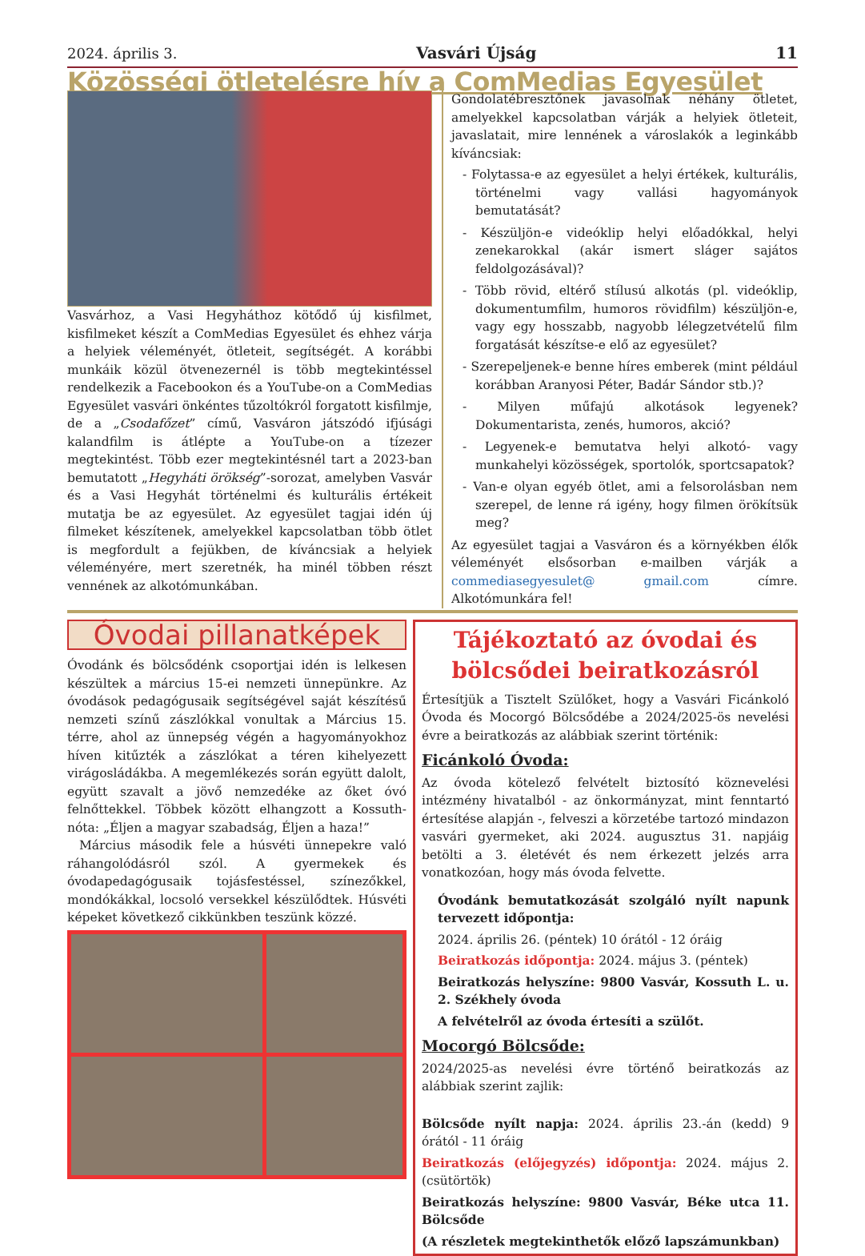2024. április 3. Vasvári Újság 11
Közösségi ötletelésre hív a ComMedias Egyesület
Vasvárhoz, a Vasi Hegyháthoz kötődő új kisfilmet, kisfilmeket készít a ComMedias Egyesület és ehhez várja a helyiek véleményét, ötleteit, segítségét. A korábbi munkáik közül ötvenezernél is több megtekintéssel rendelkezik a Facebookon és a YouTube-on a ComMedias Egyesület vasvári önkéntes tűzoltókról forgatott kisfilmje, de a „Csodafőzet” című, Vasváron játszódó ifjúsági kalandfilm is átlépte a YouTube-on a tízezer megtekintést. Több ezer megtekintésnél tart a 2023-ban bemutatott „Hegyháti örökség”-sorozat, amelyben Vasvár és a Vasi Hegyhát történelmi és kulturális értékeit mutatja be az egyesület. Az egyesület tagjai idén új filmeket készítenek, amelyekkel kapcsolatban több ötlet is megfordult a fejükben, de kíváncsiak a helyiek véleményére, mert szeretnék, ha minél többen részt vennének az alkotómunkában.
Gondolatébresztőnek javasolnak néhány ötletet, amelyekkel kapcsolatban várják a helyiek ötleteit, javaslatait, mire lennének a városlakók a leginkább kíváncsiak:
- Folytassa-e az egyesület a helyi értékek, kulturális, történelmi vagy vallási hagyományok bemutatását?
- Készüljön-e videóklip helyi előadókkal, helyi zenekarokkal (akár ismert sláger sajátos feldolgozásával)?
- Több rövid, eltérő stílusú alkotás (pl. videóklip, dokumentumfilm, humoros rövidfilm) készüljön-e, vagy egy hosszabb, nagyobb lélegzetvételű film forgatását készítse-e elő az egyesület?
- Szerepeljenek-e benne híres emberek (mint például korábban Aranyosi Péter, Badár Sándor stb.)?
- Milyen műfajú alkotások legyenek? Dokumentarista, zenés, humoros, akció?
- Legyenek-e bemutatva helyi alkotó- vagy munkahelyi közösségek, sportolók, sportcsapatok?
- Van-e olyan egyéb ötlet, ami a felsorolásban nem szerepel, de lenne rá igény, hogy filmen örökítsük meg?
Az egyesület tagjai a Vasváron és a környékben élők véleményét elsősorban e-mailben várják a commediasegyesulet@ gmail.com címre. Alkotómunkára fel!
Óvodai pillanatképek
Óvodánk és bölcsődénk csoportjai idén is lelkesen készültek a március 15-ei nemzeti ünnepünkre. Az óvodások pedagógusaik segítségével saját készítésű nemzeti színű zászlókkal vonultak a Március 15. térre, ahol az ünnepség végén a hagyományokhoz híven kitűzték a zászlókat a téren kihelyezett virágosládákba. A megemlékezés során együtt dalolt, együtt szavalt a jövő nemzedéke az őket óvó felnőttekkel. Többek között elhangzott a Kossuth-nóta: „Éljen a magyar szabadság, Éljen a haza!”
Március második fele a húsvéti ünnepekre való ráhangolódásról szól. A gyermekek és óvodapedagógusaik tojásfestéssel, színezőkkel, mondókákkal, locsoló versekkel készülődtek. Húsvéti képeket következő cikkünkben teszünk közzé.
Tájékoztató az óvodai és bölcsődei beiratkozásról
Értesítjük a Tisztelt Szülőket, hogy a Vasvári Ficánkoló Óvoda és Mocorgó Bölcsődébe a 2024/2025-ös nevelési évre a beiratkozás az alábbiak szerint történik:
Ficánkoló Óvoda:
Az óvoda kötelező felvételt biztosító köznevelési intézmény hivatalból - az önkormányzat, mint fenntartó értesítése alapján -, felveszi a körzetébe tartozó mindazon vasvári gyermeket, aki 2024. augusztus 31. napjáig betölti a 3. életévét és nem érkezett jelzés arra vonatkozóan, hogy más óvoda felvette.
Óvodánk bemutatkozását szolgáló nyílt napunk tervezett időpontja:
2024. április 26. (péntek) 10 órától - 12 óráig
Beiratkozás időpontja: 2024. május 3. (péntek)
Beiratkozás helyszíne: 9800 Vasvár, Kossuth L. u. 2. Székhely óvoda
A felvételről az óvoda értesíti a szülőt.
Mocorgó Bölcsőde:
2024/2025-as nevelési évre történő beiratkozás az alábbiak szerint zajlik:
Bölcsőde nyílt napja: 2024. április 23.-án (kedd) 9 órától - 11 óráig
Beiratkozás (előjegyzés) időpontja: 2024. május 2. (csütörtök)
Beiratkozás helyszíne: 9800 Vasvár, Béke utca 11. Bölcsőde
(A részletek megtekinthetők előző lapszámunkban)